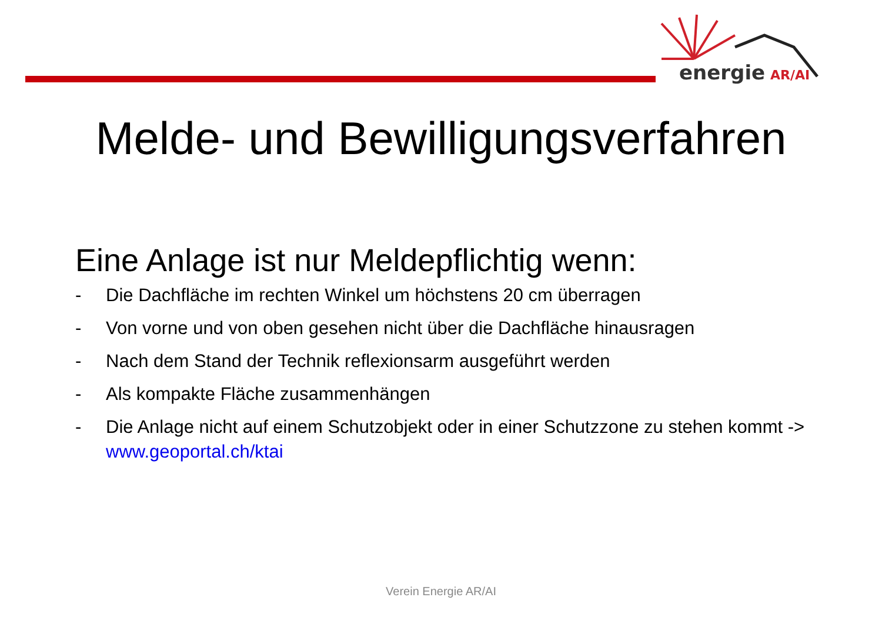energie
AR/AI
Melde- und Bewilligungsverfahren
Eine Anlage ist nur Meldepflichtig wenn:
- Die Dachfläche im rechten Winkel um höchstens 20 cm überragen
- Von vorne und von oben gesehen nicht über die Dachfläche hinausragen
- Nach dem Stand der Technik reflexionsarm ausgeführt werden
- Als kompakte Fläche zusammenhängen
- Die Anlage nicht auf einem Schutzobjekt oder in einer Schutzzone zu stehen kommt -> www.geoportal.ch/ktai
Verein Energie AR/AI